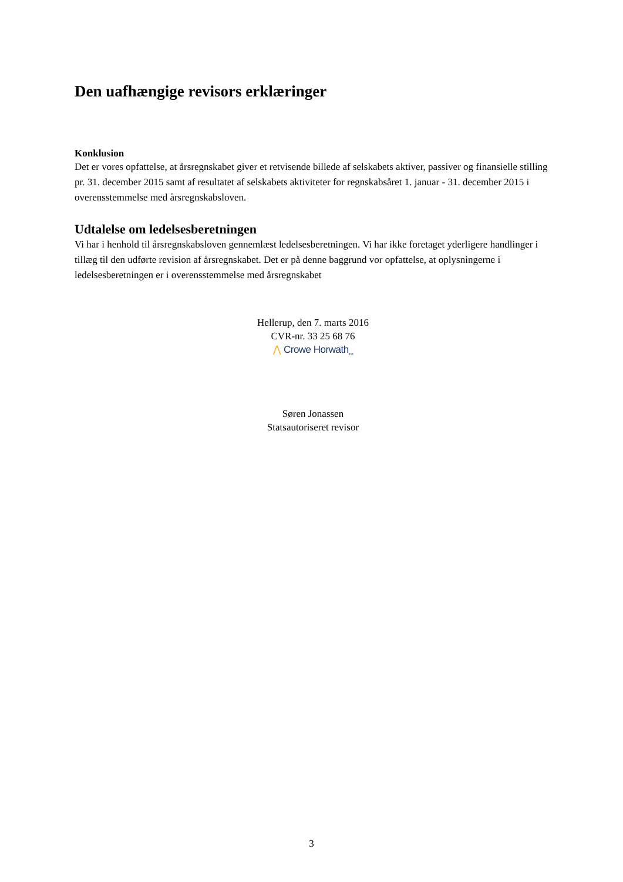Den uafhængige revisors erklæringer
Konklusion
Det er vores opfattelse, at årsregnskabet giver et retvisende billede af selskabets aktiver, passiver og finansielle stilling pr. 31. december 2015 samt af resultatet af selskabets aktiviteter for regnskabsåret 1. januar - 31. december 2015 i overensstemmelse med årsregnskabsloven.
Udtalelse om ledelsesberetningen
Vi har i henhold til årsregnskabsloven gennemlæst ledelsesberetningen. Vi har ikke foretaget yderligere handlinger i tillæg til den udførte revision af årsregnskabet. Det er på denne baggrund vor opfattelse, at oplysningerne i ledelsesberetningen er i overensstemmelse med årsregnskabet
Hellerup, den 7. marts 2016
CVR-nr. 33 25 68 76
⋀ Crowe Horwath<sub>TM</sub>
Søren Jonassen
Statsautoriseret revisor
3